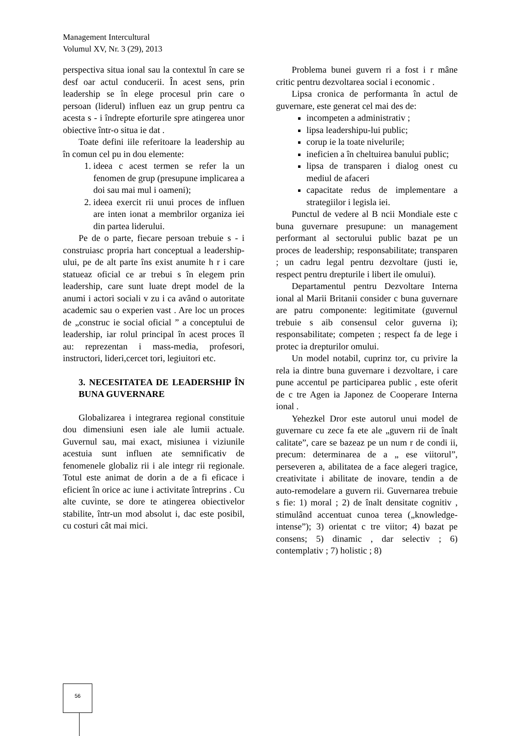Management Intercultural
Volumul XV, Nr. 3 (29), 2013
perspectiva situa ional sau la contextul în care se desf oar actul conducerii. În acest sens, prin leadership se în elege procesul prin care o persoan (liderul) influen eaz un grup pentru ca acesta s - i îndrepte eforturile spre atingerea unor obiective într-o situa ie dat .
Toate defini iile referitoare la leadership au în comun cel pu in dou elemente:
1. ideea c acest termen se refer la un fenomen de grup (presupune implicarea a doi sau mai mul i oameni);
2. ideea exercit rii unui proces de influen are inten ionat a membrilor organiza iei din partea liderului.
Pe de o parte, fiecare persoan trebuie s - i construiasc propria hart conceptual a leadership-ului, pe de alt parte îns exist anumite h r i care statueaz oficial ce ar trebui s în elegem prin leadership, care sunt luate drept model de la anumi i actori sociali v zu i ca având o autoritate academic sau o experien vast . Are loc un proces de „construc ie social oficial ” a conceptului de leadership, iar rolul principal în acest proces îl au: reprezentan i mass-media, profesori, instructori, lideri,cercet tori, legiuitori etc.
3. NECESITATEA DE LEADERSHIP ÎN BUNA GUVERNARE
Globalizarea i integrarea regional constituie dou dimensiuni esen iale ale lumii actuale. Guvernul sau, mai exact, misiunea i viziunile acestuia sunt influen ate semnificativ de fenomenele globaliz rii i ale integr rii regionale. Totul este animat de dorin a de a fi eficace i eficient în orice ac iune i activitate întreprins . Cu alte cuvinte, se dore te atingerea obiectivelor stabilite, într-un mod absolut i, dac este posibil, cu costuri cât mai mici.
Problema bunei guvern ri a fost i r mâne critic pentru dezvoltarea social i economic .
Lipsa cronica de performanta în actul de guvernare, este generat cel mai des de:
incompeten a administrativ ;
lipsa leadershipu-lui public;
corup ie la toate nivelurile;
ineficien a în cheltuirea banului public;
lipsa de transparen i dialog onest cu mediul de afaceri
capacitate redus de implementare a strategiilor i legisla iei.
Punctul de vedere al B ncii Mondiale este c buna guvernare presupune: un management performant al sectorului public bazat pe un proces de leadership; responsabilitate; transparen ; un cadru legal pentru dezvoltare (justi ie, respect pentru drepturile i libert ile omului).
Departamentul pentru Dezvoltare Interna ional al Marii Britanii consider c buna guvernare are patru componente: legitimitate (guvernul trebuie s aib consensul celor guverna i); responsabilitate; competen ; respect fa de lege i protec ia drepturilor omului.
Un model notabil, cuprinz tor, cu privire la rela ia dintre buna guvernare i dezvoltare, i care pune accentul pe participarea public , este oferit de c tre Agen ia Japonez de Cooperare Interna ional .
Yehezkel Dror este autorul unui model de guvernare cu zece fa ete ale „guvern rii de înalt calitate”, care se bazeaz pe un num r de condi ii, precum: determinarea de a „ ese viitorul”, perseveren a, abilitatea de a face alegeri tragice, creativitate i abilitate de inovare, tendin a de auto-remodelare a guvern rii. Guvernarea trebuie s fie: 1) moral ; 2) de înalt densitate cognitiv , stimulând accentuat cunoa terea („knowledge-intense”); 3) orientat c tre viitor; 4) bazat pe consens; 5) dinamic , dar selectiv ; 6) contemplativ ; 7) holistic ; 8)
56